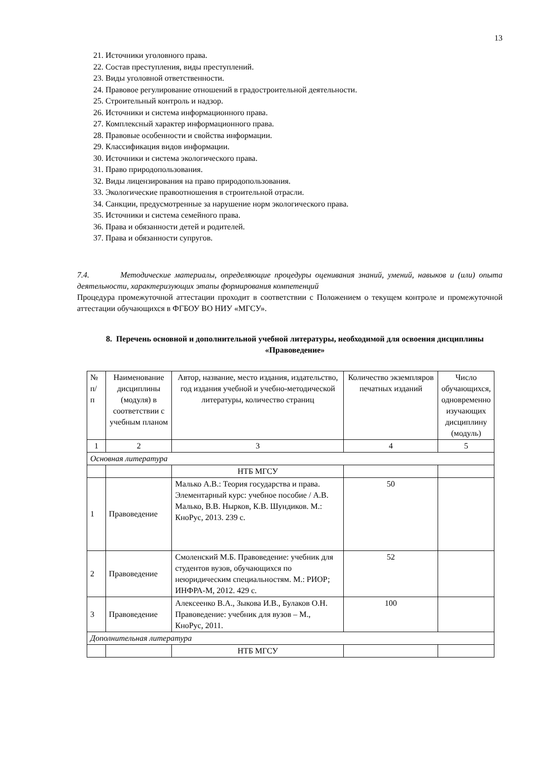13
21. Источники уголовного права.
22. Состав преступления, виды преступлений.
23. Виды уголовной ответственности.
24. Правовое регулирование отношений в градостроительной деятельности.
25. Строительный контроль и надзор.
26. Источники и система информационного права.
27. Комплексный характер информационного права.
28. Правовые особенности и свойства информации.
29. Классификация видов информации.
30. Источники и система экологического права.
31. Право природопользования.
32. Виды лицензирования на право природопользования.
33. Экологические правоотношения в строительной отрасли.
34. Санкции, предусмотренные за нарушение норм экологического права.
35. Источники и система семейного права.
36. Права и обязанности детей и родителей.
37. Права и обязанности супругов.
7.4. Методические материалы, определяющие процедуры оценивания знаний, умений, навыков и (или) опыта деятельности, характеризующих этапы формирования компетенций
Процедура промежуточной аттестации проходит в соответствии с Положением о текущем контроле и промежуточной аттестации обучающихся в ФГБОУ ВО НИУ «МГСУ».
8. Перечень основной и дополнительной учебной литературы, необходимой для освоения дисциплины «Правоведение»
| № п/ п | Наименование дисциплины (модуля) в соответствии с учебным планом | Автор, название, место издания, издательство, год издания учебной и учебно-методической литературы, количество страниц | Количество экземпляров печатных изданий | Число обучающихся, одновременно изучающих дисциплину (модуль) |
| 1 | 2 | 3 | 4 | 5 |
| Основная литература | | | | |
| | | НТБ МГСУ | | |
| 1 | Правоведение | Малько А.В.: Теория государства и права. Элементарный курс: учебное пособие / А.В. Малько, В.В. Нырков, К.В. Шундиков. М.: КноРус, 2013. 239 с. | 50 | |
| 2 | Правоведение | Смоленский М.Б. Правоведение: учебник для студентов вузов, обучающихся по неюридическим специальностям. М.: РИОР; ИНФРА-М, 2012. 429 с. | 52 | |
| 3 | Правоведение | Алексеенко В.А., Зыкова И.В., Булаков О.Н. Правоведение: учебник для вузов – М., КноРус, 2011. | 100 | |
| Дополнительная литература | | | | |
| | | НТБ МГСУ | | |